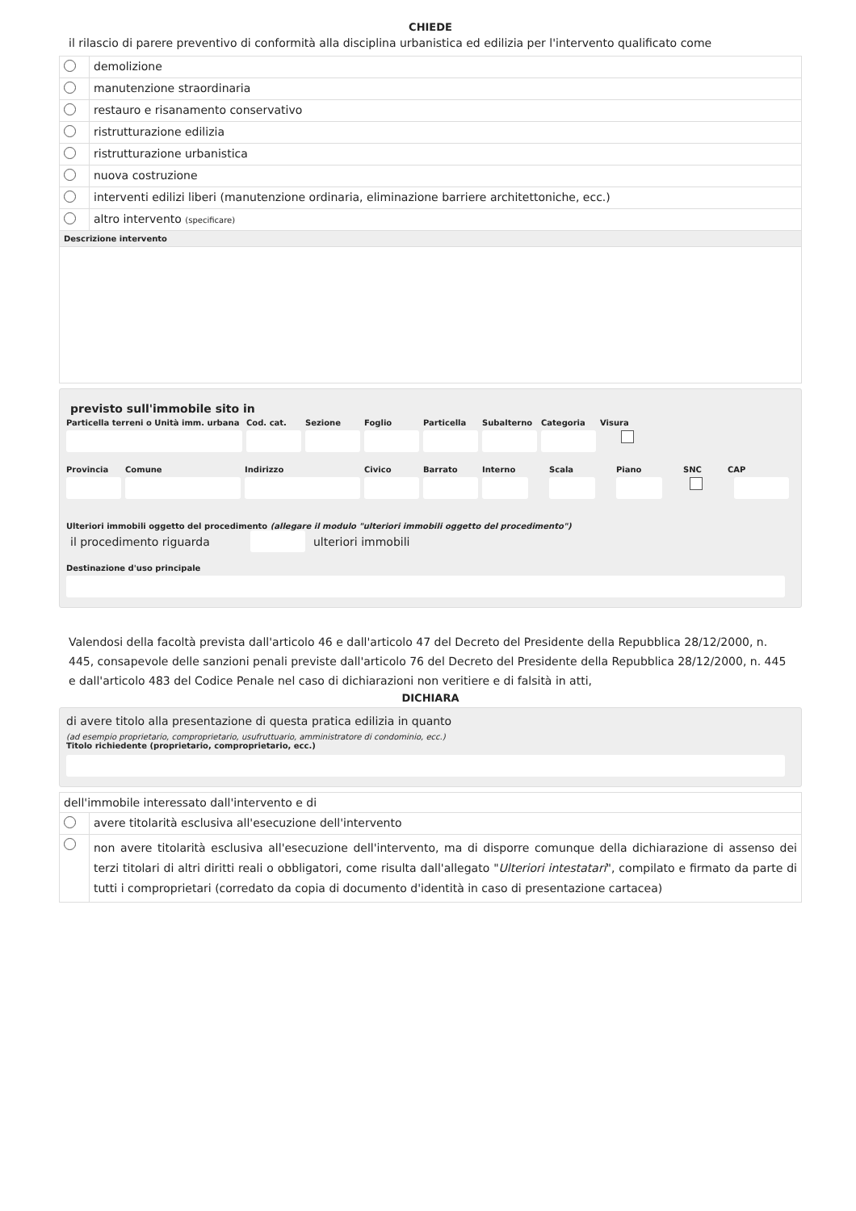CHIEDE
il rilascio di parere preventivo di conformità alla disciplina urbanistica ed edilizia per l'intervento qualificato come
| | demolizione |
| | manutenzione straordinaria |
| | restauro e risanamento conservativo |
| | ristrutturazione edilizia |
| | ristrutturazione urbanistica |
| | nuova costruzione |
| | interventi edilizi liberi (manutenzione ordinaria, eliminazione barriere architettoniche, ecc.) |
| | altro intervento (specificare) |
| Descrizione intervento | |
previsto sull'immobile sito in
Particella terreni o Unità imm. urbana
Cod. cat. Sezione Foglio Particella Subalterno Categoria Visura
Provincia Comune Indirizzo Civico Barrato Interno Scala Piano SNC CAP
Ulteriori immobili oggetto del procedimento (allegare il modulo "ulteriori immobili oggetto del procedimento")
il procedimento riguarda ulteriori immobili
Destinazione d'uso principale
Valendosi della facoltà prevista dall'articolo 46 e dall'articolo 47 del Decreto del Presidente della Repubblica 28/12/2000, n. 445, consapevole delle sanzioni penali previste dall'articolo 76 del Decreto del Presidente della Repubblica 28/12/2000, n. 445 e dall'articolo 483 del Codice Penale nel caso di dichiarazioni non veritiere e di falsità in atti,
DICHIARA
di avere titolo alla presentazione di questa pratica edilizia in quanto
(ad esempio proprietario, comproprietario, usufruttuario, amministratore di condominio, ecc.)
Titolo richiedente (proprietario, comproprietario, ecc.)
| dell'immobile interessato dall'intervento e di | |
| | avere titolarità esclusiva all'esecuzione dell'intervento |
| | non avere titolarità esclusiva all'esecuzione dell'intervento, ma di disporre comunque della dichiarazione di assenso dei terzi titolari di altri diritti reali o obbligatori, come risulta dall'allegato " Ulteriori intestatari ", compilato e firmato da parte di tutti i comproprietari (corredato da copia di documento d'identità in caso di presentazione cartacea) |